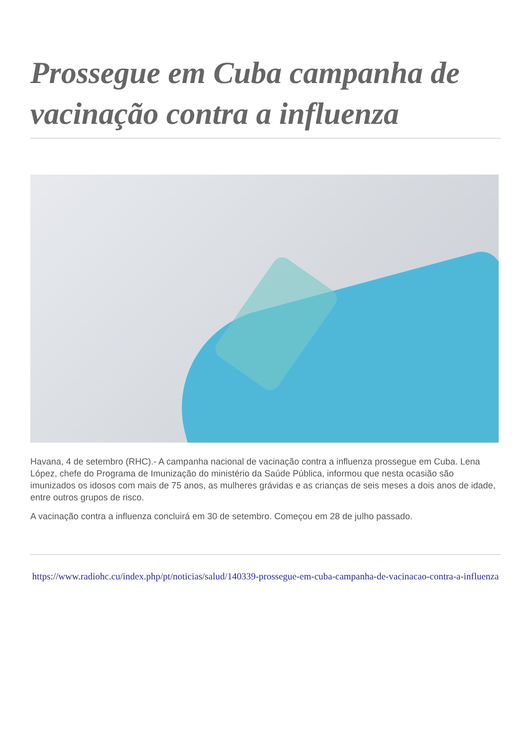Prossegue em Cuba campanha de vacinação contra a influenza
Havana, 4 de setembro (RHC).- A campanha nacional de vacinação contra a influenza prossegue em Cuba. Lena López, chefe do Programa de Imunização do ministério da Saúde Pública, informou que nesta ocasião são imunizados os idosos com mais de 75 anos, as mulheres grávidas e as crianças de seis meses a dois anos de idade, entre outros grupos de risco.
A vacinação contra a influenza concluirá em 30 de setembro. Começou em 28 de julho passado.
https://www.radiohc.cu/index.php/pt/noticias/salud/140339-prossegue-em-cuba-campanha-de-vacinacao-contra-a-influenza